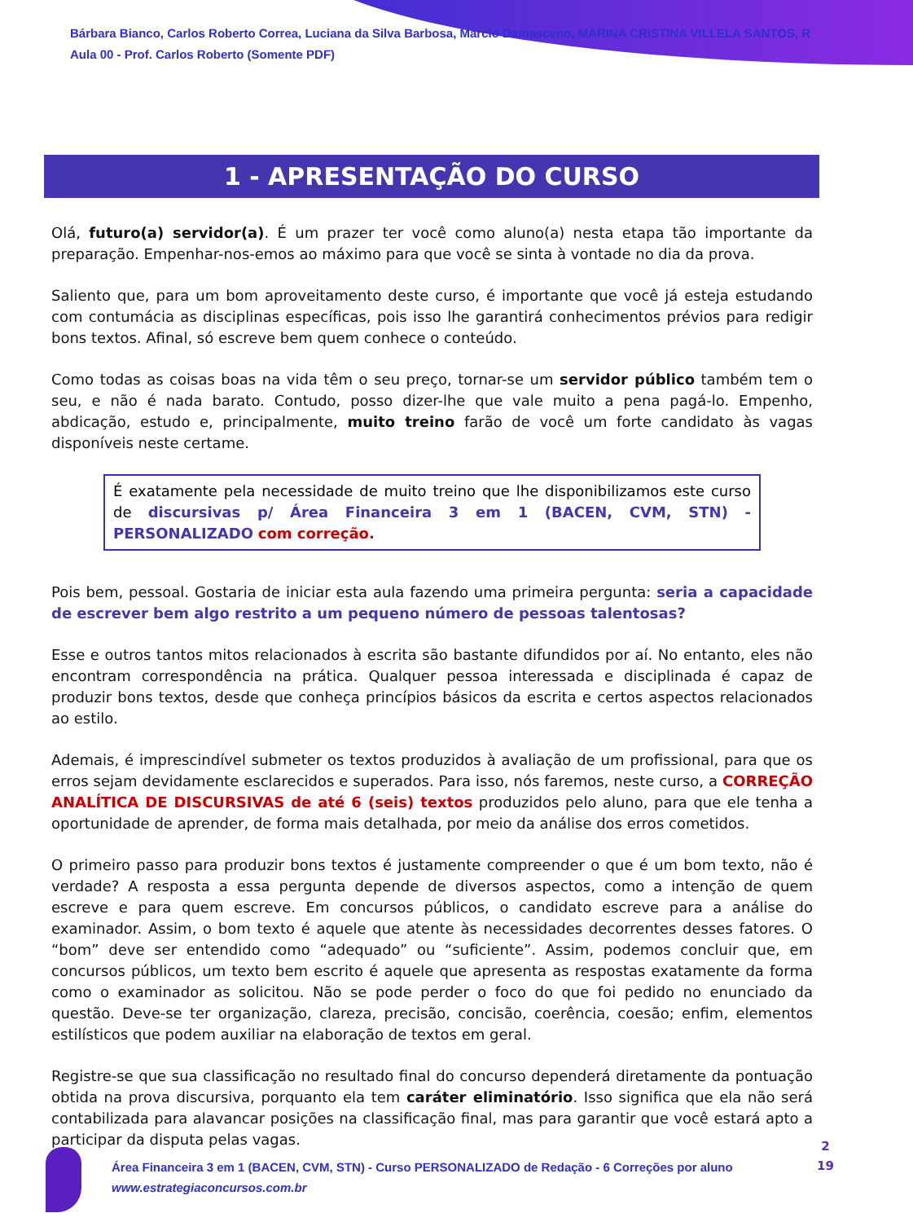Bárbara Bianco, Carlos Roberto Correa, Luciana da Silva Barbosa, Marcio Damasceno, MARINA CRISTINA VILLELA SANTOS, R
Aula 00 - Prof. Carlos Roberto (Somente PDF)
1 - APRESENTAÇÃO DO CURSO
Olá, futuro(a) servidor(a). É um prazer ter você como aluno(a) nesta etapa tão importante da preparação. Empenhar-nos-emos ao máximo para que você se sinta à vontade no dia da prova.
Saliento que, para um bom aproveitamento deste curso, é importante que você já esteja estudando com contumácia as disciplinas específicas, pois isso lhe garantirá conhecimentos prévios para redigir bons textos. Afinal, só escreve bem quem conhece o conteúdo.
Como todas as coisas boas na vida têm o seu preço, tornar-se um servidor público também tem o seu, e não é nada barato. Contudo, posso dizer-lhe que vale muito a pena pagá-lo. Empenho, abdicação, estudo e, principalmente, muito treino farão de você um forte candidato às vagas disponíveis neste certame.
É exatamente pela necessidade de muito treino que lhe disponibilizamos este curso de discursivas p/ Área Financeira 3 em 1 (BACEN, CVM, STN) - PERSONALIZADO com correção.
Pois bem, pessoal. Gostaria de iniciar esta aula fazendo uma primeira pergunta: seria a capacidade de escrever bem algo restrito a um pequeno número de pessoas talentosas?
Esse e outros tantos mitos relacionados à escrita são bastante difundidos por aí. No entanto, eles não encontram correspondência na prática. Qualquer pessoa interessada e disciplinada é capaz de produzir bons textos, desde que conheça princípios básicos da escrita e certos aspectos relacionados ao estilo.
Ademais, é imprescindível submeter os textos produzidos à avaliação de um profissional, para que os erros sejam devidamente esclarecidos e superados. Para isso, nós faremos, neste curso, a CORREÇÃO ANALÍTICA DE DISCURSIVAS de até 6 (seis) textos produzidos pelo aluno, para que ele tenha a oportunidade de aprender, de forma mais detalhada, por meio da análise dos erros cometidos.
O primeiro passo para produzir bons textos é justamente compreender o que é um bom texto, não é verdade? A resposta a essa pergunta depende de diversos aspectos, como a intenção de quem escreve e para quem escreve. Em concursos públicos, o candidato escreve para a análise do examinador. Assim, o bom texto é aquele que atente às necessidades decorrentes desses fatores. O “bom” deve ser entendido como “adequado” ou “suficiente”. Assim, podemos concluir que, em concursos públicos, um texto bem escrito é aquele que apresenta as respostas exatamente da forma como o examinador as solicitou. Não se pode perder o foco do que foi pedido no enunciado da questão. Deve-se ter organização, clareza, precisão, concisão, coerência, coesão; enfim, elementos estilísticos que podem auxiliar na elaboração de textos em geral.
Registre-se que sua classificação no resultado final do concurso dependerá diretamente da pontuação obtida na prova discursiva, porquanto ela tem caráter eliminatório. Isso significa que ela não será contabilizada para alavancar posições na classificação final, mas para garantir que você estará apto a participar da disputa pelas vagas.
Área Financeira 3 em 1 (BACEN, CVM, STN) - Curso PERSONALIZADO de Redação - 6 Correções por aluno
www.estrategiaconcursos.com.br
2
19